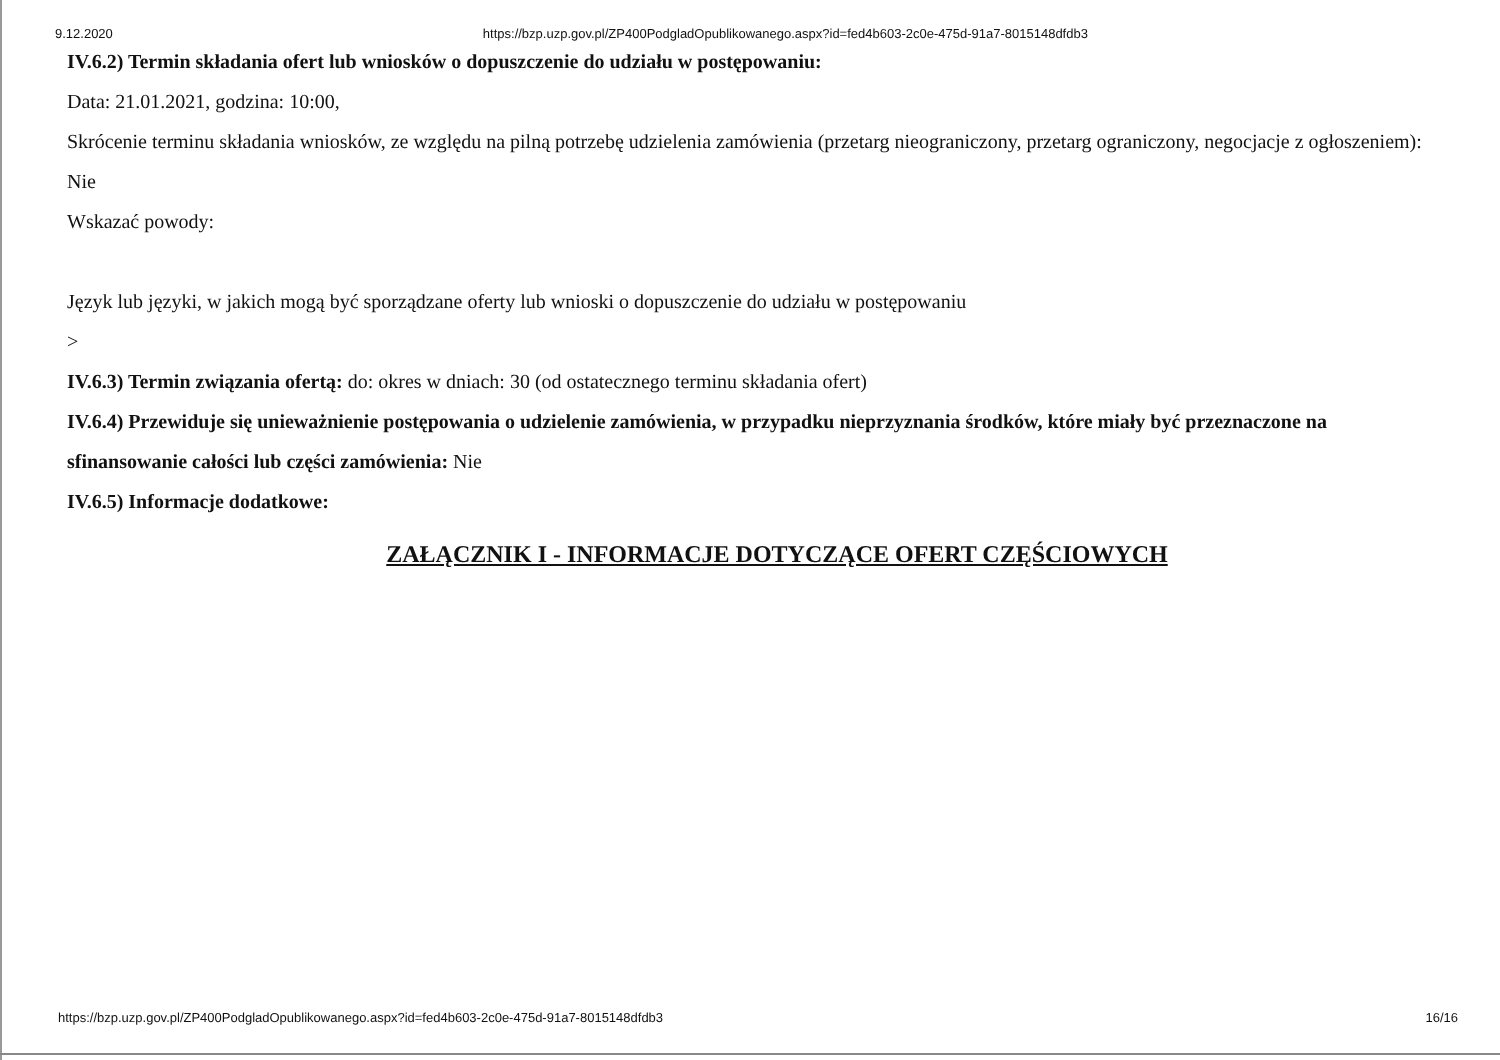9.12.2020 https://bzp.uzp.gov.pl/ZP400PodgladOpublikowanego.aspx?id=fed4b603-2c0e-475d-91a7-8015148dfdb3
IV.6.2) Termin składania ofert lub wniosków o dopuszczenie do udziału w postępowaniu:
Data: 21.01.2021, godzina: 10:00,
Skrócenie terminu składania wniosków, ze względu na pilną potrzebę udzielenia zamówienia (przetarg nieograniczony, przetarg ograniczony, negocjacje z ogłoszeniem):
Nie
Wskazać powody:
Język lub języki, w jakich mogą być sporządzane oferty lub wnioski o dopuszczenie do udziału w postępowaniu
>
IV.6.3) Termin związania ofertą: do: okres w dniach: 30 (od ostatecznego terminu składania ofert)
IV.6.4) Przewiduje się unieważnienie postępowania o udzielenie zamówienia, w przypadku nieprzyznania środków, które miały być przeznaczone na sfinansowanie całości lub części zamówienia: Nie
IV.6.5) Informacje dodatkowe:
ZAŁĄCZNIK I - INFORMACJE DOTYCZĄCE OFERT CZĘŚCIOWYCH
https://bzp.uzp.gov.pl/ZP400PodgladOpublikowanego.aspx?id=fed4b603-2c0e-475d-91a7-8015148dfdb3 16/16